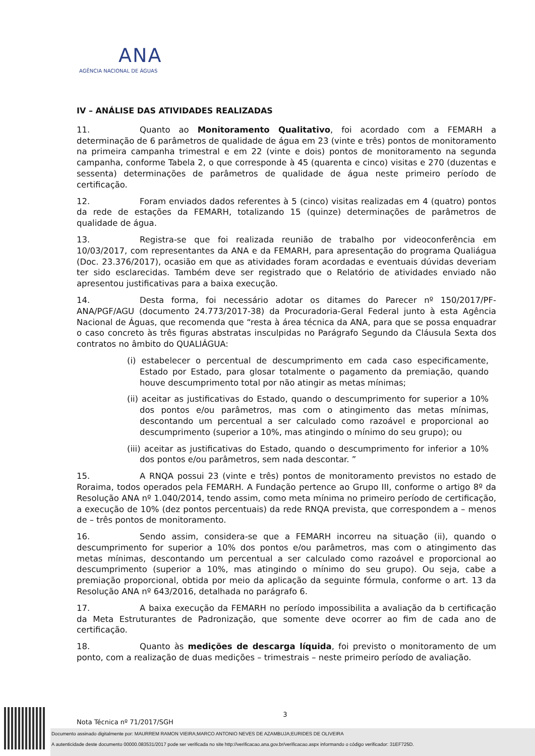ANA
AGÊNCIA NACIONAL DE ÁGUAS
IV – ANÁLISE DAS ATIVIDADES REALIZADAS
11. Quanto ao Monitoramento Qualitativo, foi acordado com a FEMARH a determinação de 6 parâmetros de qualidade de água em 23 (vinte e três) pontos de monitoramento na primeira campanha trimestral e em 22 (vinte e dois) pontos de monitoramento na segunda campanha, conforme Tabela 2, o que corresponde à 45 (quarenta e cinco) visitas e 270 (duzentas e sessenta) determinações de parâmetros de qualidade de água neste primeiro período de certificação.
12. Foram enviados dados referentes à 5 (cinco) visitas realizadas em 4 (quatro) pontos da rede de estações da FEMARH, totalizando 15 (quinze) determinações de parâmetros de qualidade de água.
13. Registra-se que foi realizada reunião de trabalho por videoconferência em 10/03/2017, com representantes da ANA e da FEMARH, para apresentação do programa Qualiágua (Doc. 23.376/2017), ocasião em que as atividades foram acordadas e eventuais dúvidas deveriam ter sido esclarecidas. Também deve ser registrado que o Relatório de atividades enviado não apresentou justificativas para a baixa execução.
14. Desta forma, foi necessário adotar os ditames do Parecer nº 150/2017/PF-ANA/PGF/AGU (documento 24.773/2017-38) da Procuradoria-Geral Federal junto à esta Agência Nacional de Águas, que recomenda que “resta à área técnica da ANA, para que se possa enquadrar o caso concreto às três figuras abstratas insculpidas no Parágrafo Segundo da Cláusula Sexta dos contratos no âmbito do QUALIÁGUA:
(i) estabelecer o percentual de descumprimento em cada caso especificamente, Estado por Estado, para glosar totalmente o pagamento da premiação, quando houve descumprimento total por não atingir as metas mínimas;
(ii) aceitar as justificativas do Estado, quando o descumprimento for superior a 10% dos pontos e/ou parâmetros, mas com o atingimento das metas mínimas, descontando um percentual a ser calculado como razoável e proporcional ao descumprimento (superior a 10%, mas atingindo o mínimo do seu grupo); ou
(iii) aceitar as justificativas do Estado, quando o descumprimento for inferior a 10% dos pontos e/ou parâmetros, sem nada descontar. ”
15. A RNQA possui 23 (vinte e três) pontos de monitoramento previstos no estado de Roraima, todos operados pela FEMARH. A Fundação pertence ao Grupo III, conforme o artigo 8º da Resolução ANA nº 1.040/2014, tendo assim, como meta mínima no primeiro período de certificação, a execução de 10% (dez pontos percentuais) da rede RNQA prevista, que correspondem a – menos de – três pontos de monitoramento.
16. Sendo assim, considera-se que a FEMARH incorreu na situação (ii), quando o descumprimento for superior a 10% dos pontos e/ou parâmetros, mas com o atingimento das metas mínimas, descontando um percentual a ser calculado como razoável e proporcional ao descumprimento (superior a 10%, mas atingindo o mínimo do seu grupo). Ou seja, cabe a premiação proporcional, obtida por meio da aplicação da seguinte fórmula, conforme o art. 13 da Resolução ANA nº 643/2016, detalhada no parágrafo 6.
17. A baixa execução da FEMARH no período impossibilita a avaliação da b certificação da Meta Estruturantes de Padronização, que somente deve ocorrer ao fim de cada ano de certificação.
18. Quanto às medições de descarga líquida, foi previsto o monitoramento de um ponto, com a realização de duas medições – trimestrais – neste primeiro período de avaliação.
3
Nota Técnica nº 71/2017/SGH
Documento assinado digitalmente por: MAURREM RAMON VIEIRA;MARCO ANTONIO NEVES DE AZAMBUJA;EURIDES DE OLIVEIRA
A autenticidade deste documento 00000.083531/2017 pode ser verificada no site http://verificacao.ana.gov.br/verificacao.aspx informando o código verificador: 31EF725D.